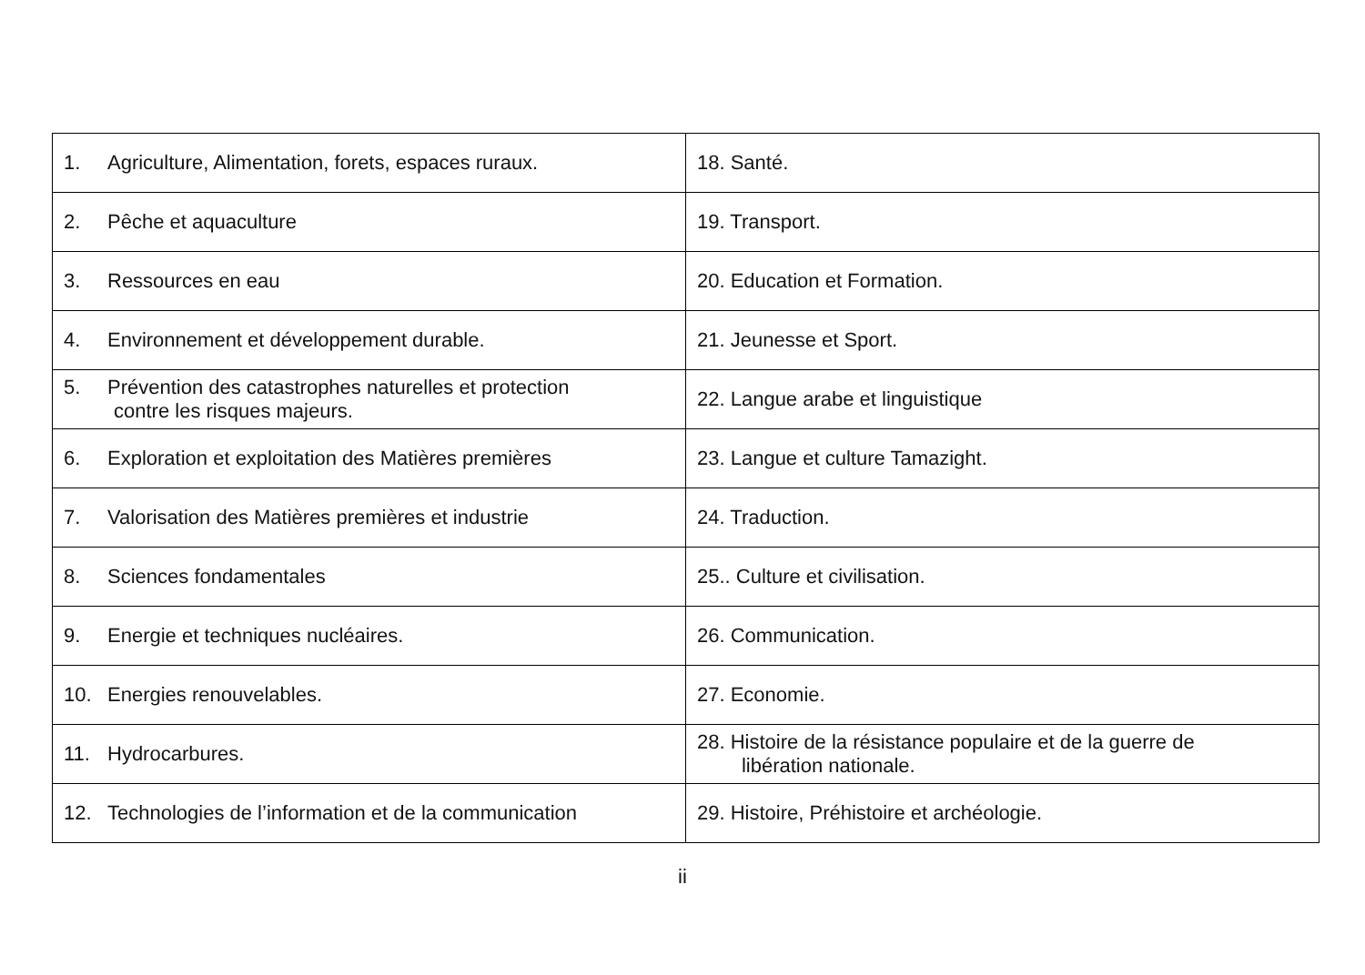| 1. Agriculture, Alimentation, forets, espaces ruraux. | 18. Santé. |
| 2. Pêche et aquaculture | 19. Transport. |
| 3. Ressources en eau | 20. Education et Formation. |
| 4. Environnement et développement durable. | 21. Jeunesse et Sport. |
| 5. Prévention des catastrophes naturelles et protection contre les risques majeurs. | 22. Langue arabe et linguistique |
| 6. Exploration et exploitation des Matières premières | 23. Langue et culture Tamazight. |
| 7. Valorisation des Matières premières et industrie | 24. Traduction. |
| 8. Sciences fondamentales | 25.. Culture et civilisation. |
| 9. Energie et techniques nucléaires. | 26. Communication. |
| 10. Energies renouvelables. | 27. Economie. |
| 11. Hydrocarbures. | 28. Histoire de la résistance populaire et de la guerre de libération nationale. |
| 12. Technologies de l’information et de la communication | 29. Histoire, Préhistoire et archéologie. |
ii